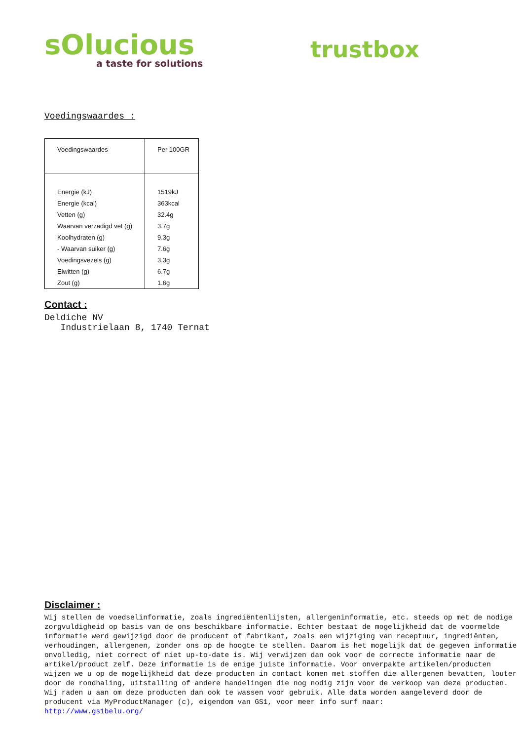sOlucious
a taste for solutions
trustbox
Voedingswaardes :
| Voedingswaardes | Per 100GR |
| --- | --- |
| Energie (kJ) | 1519kJ |
| Energie (kcal) | 363kcal |
| Vetten (g) | 32.4g |
| Waarvan verzadigd vet (g) | 3.7g |
| Koolhydraten (g) | 9.3g |
| - Waarvan suiker (g) | 7.6g |
| Voedingsvezels (g) | 3.3g |
| Eiwitten (g) | 6.7g |
| Zout (g) | 1.6g |
Contact :
Deldiche NV
Industrielaan 8, 1740 Ternat
Disclaimer :
Wij stellen de voedselinformatie, zoals ingrediëntenlijsten, allergeninformatie, etc. steeds op met de nodige zorgvuldigheid op basis van de ons beschikbare informatie. Echter bestaat de mogelijkheid dat de voormelde informatie werd gewijzigd door de producent of fabrikant, zoals een wijziging van receptuur, ingrediënten, verhoudingen, allergenen, zonder ons op de hoogte te stellen. Daarom is het mogelijk dat de gegeven informatie onvolledig, niet correct of niet up-to-date is. Wij verwijzen dan ook voor de correcte informatie naar de artikel/product zelf. Deze informatie is de enige juiste informatie. Voor onverpakte artikelen/producten wijzen we u op de mogelijkheid dat deze producten in contact komen met stoffen die allergenen bevatten, louter door de rondhaling, uitstalling of andere handelingen die nog nodig zijn voor de verkoop van deze producten. Wij raden u aan om deze producten dan ook te wassen voor gebruik. Alle data worden aangeleverd door de producent via MyProductManager (c), eigendom van GS1, voor meer info surf naar:
http://www.gs1belu.org/